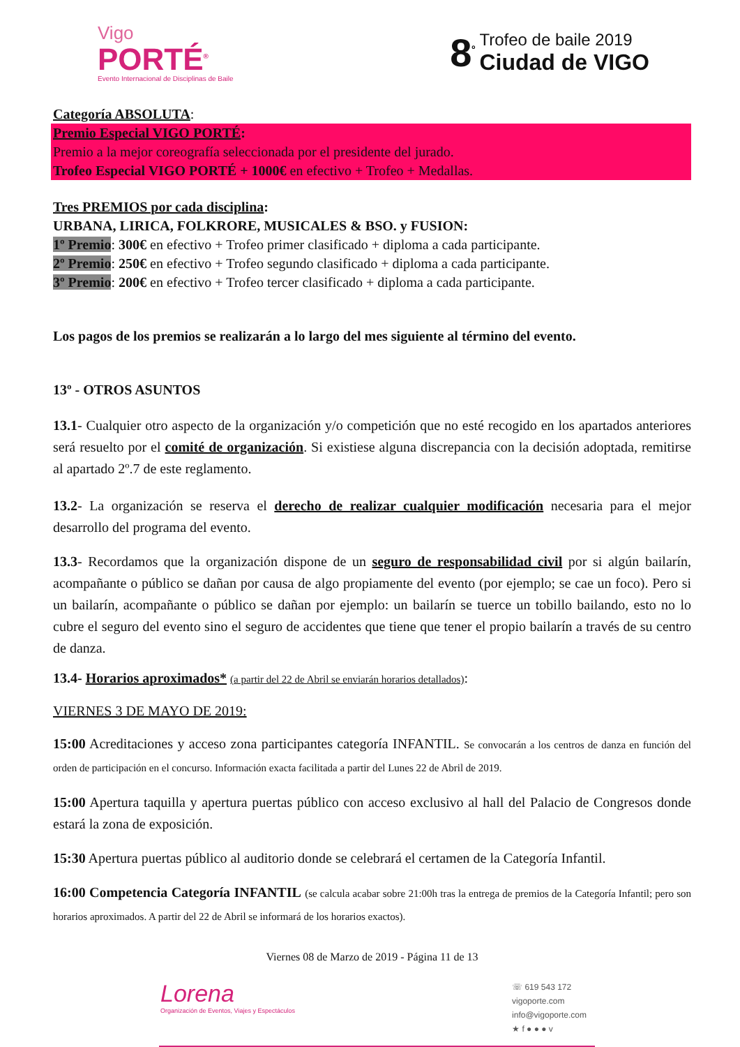Vigo
PORTÉ<sup>®</sup>
Evento Internacional de Disciplinas de Baile
8<sup>º</sup>
Trofeo de baile 2019
Ciudad de VIGO
Categoría ABSOLUTA:
Premio Especial VIGO PORTÉ:
Premio a la mejor coreografía seleccionada por el presidente del jurado.
Trofeo Especial VIGO PORTÉ + 1000€ en efectivo + Trofeo + Medallas.
Tres PREMIOS por cada disciplina:
URBANA, LIRICA, FOLKRORE, MUSICALES & BSO. y FUSION:
1º Premio: 300€ en efectivo + Trofeo primer clasificado + diploma a cada participante.
2º Premio: 250€ en efectivo + Trofeo segundo clasificado + diploma a cada participante.
3º Premio: 200€ en efectivo + Trofeo tercer clasificado + diploma a cada participante.
Los pagos de los premios se realizarán a lo largo del mes siguiente al término del evento.
13º - OTROS ASUNTOS
13.1- Cualquier otro aspecto de la organización y/o competición que no esté recogido en los apartados anteriores será resuelto por el comité de organización. Si existiese alguna discrepancia con la decisión adoptada, remitirse al apartado 2º.7 de este reglamento.
13.2- La organización se reserva el derecho de realizar cualquier modificación necesaria para el mejor desarrollo del programa del evento.
13.3- Recordamos que la organización dispone de un seguro de responsabilidad civil por si algún bailarín, acompañante o público se dañan por causa de algo propiamente del evento (por ejemplo; se cae un foco). Pero si un bailarín, acompañante o público se dañan por ejemplo: un bailarín se tuerce un tobillo bailando, esto no lo cubre el seguro del evento sino el seguro de accidentes que tiene que tener el propio bailarín a través de su centro de danza.
13.4- Horarios aproximados* (a partir del 22 de Abril se enviarán horarios detallados):
VIERNES 3 DE MAYO DE 2019:
15:00 Acreditaciones y acceso zona participantes categoría INFANTIL. Se convocarán a los centros de danza en función del orden de participación en el concurso. Información exacta facilitada a partir del Lunes 22 de Abril de 2019.
15:00 Apertura taquilla y apertura puertas público con acceso exclusivo al hall del Palacio de Congresos donde estará la zona de exposición.
15:30 Apertura puertas público al auditorio donde se celebrará el certamen de la Categoría Infantil.
16:00 Competencia Categoría INFANTIL (se calcula acabar sobre 21:00h tras la entrega de premios de la Categoría Infantil; pero son horarios aproximados. A partir del 22 de Abril se informará de los horarios exactos).
Viernes 08 de Marzo de 2019 - Página 11 de 13
Lorena
Organización de Eventos, Viajes y Espectáculos
☏ 619 543 172
vigoporte.com
info@vigoporte.com
★ f ● ● ● v